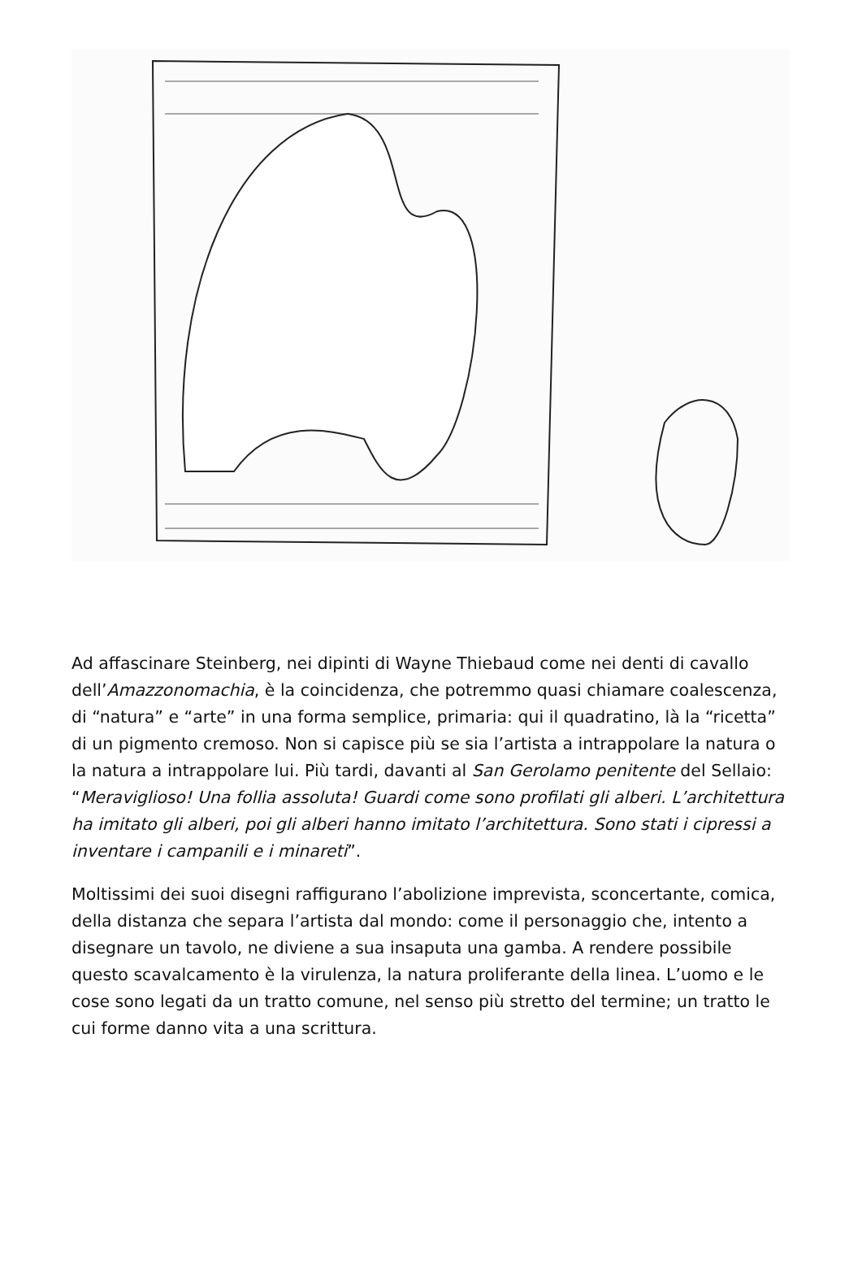Ad affascinare Steinberg, nei dipinti di Wayne Thiebaud come nei denti di cavallo dell’Amazzonomachia, è la coincidenza, che potremmo quasi chiamare coalescenza, di “natura” e “arte” in una forma semplice, primaria: qui il quadratino, là la “ricetta” di un pigmento cremoso. Non si capisce più se sia l’artista a intrappolare la natura o la natura a intrappolare lui. Più tardi, davanti al San Gerolamo penitente del Sellaio: “Meraviglioso! Una follia assoluta! Guardi come sono profilati gli alberi. L’architettura ha imitato gli alberi, poi gli alberi hanno imitato l’architettura. Sono stati i cipressi a inventare i campanili e i minareti”.
Moltissimi dei suoi disegni raffigurano l’abolizione imprevista, sconcertante, comica, della distanza che separa l’artista dal mondo: come il personaggio che, intento a disegnare un tavolo, ne diviene a sua insaputa una gamba. A rendere possibile questo scavalcamento è la virulenza, la natura proliferante della linea. L’uomo e le cose sono legati da un tratto comune, nel senso più stretto del termine; un tratto le cui forme danno vita a una scrittura.